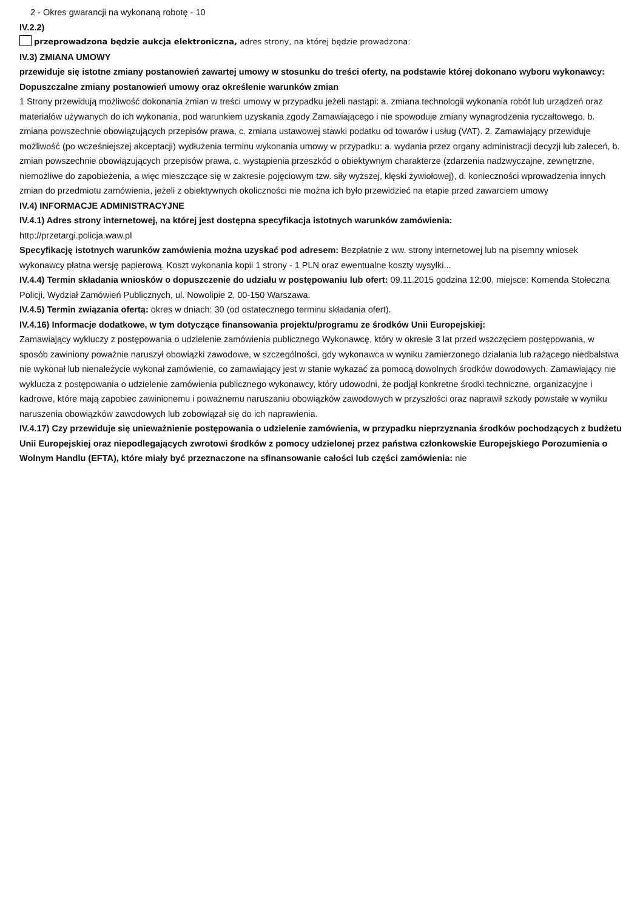2 - Okres gwarancji na wykonaną robotę - 10
IV.2.2)
przeprowadzona będzie aukcja elektroniczna, adres strony, na której będzie prowadzona:
IV.3) ZMIANA UMOWY
przewiduje się istotne zmiany postanowień zawartej umowy w stosunku do treści oferty, na podstawie której dokonano wyboru wykonawcy:
Dopuszczalne zmiany postanowień umowy oraz określenie warunków zmian
1 Strony przewidują możliwość dokonania zmian w treści umowy w przypadku jeżeli nastąpi: a. zmiana technologii wykonania robót lub urządzeń oraz materiałów używanych do ich wykonania, pod warunkiem uzyskania zgody Zamawiającego i nie spowoduje zmiany wynagrodzenia ryczałtowego, b. zmiana powszechnie obowiązujących przepisów prawa, c. zmiana ustawowej stawki podatku od towarów i usług (VAT). 2. Zamawiający przewiduje możliwość (po wcześniejszej akceptacji) wydłużenia terminu wykonania umowy w przypadku: a. wydania przez organy administracji decyzji lub zaleceń, b. zmian powszechnie obowiązujących przepisów prawa, c. wystąpienia przeszkód o obiektywnym charakterze (zdarzenia nadzwyczajne, zewnętrzne, niemożliwe do zapobieżenia, a więc mieszczące się w zakresie pojęciowym tzw. siły wyższej, klęski żywiołowej), d. konieczności wprowadzenia innych zmian do przedmiotu zamówienia, jeżeli z obiektywnych okoliczności nie można ich było przewidzieć na etapie przed zawarciem umowy
IV.4) INFORMACJE ADMINISTRACYJNE
IV.4.1) Adres strony internetowej, na której jest dostępna specyfikacja istotnych warunków zamówienia:
http://przetargi.policja.waw.pl
Specyfikację istotnych warunków zamówienia można uzyskać pod adresem: Bezpłatnie z ww. strony internetowej lub na pisemny wniosek wykonawcy płatna wersję papierową. Koszt wykonania kopii 1 strony - 1 PLN oraz ewentualne koszty wysyłki...
IV.4.4) Termin składania wniosków o dopuszczenie do udziału w postępowaniu lub ofert: 09.11.2015 godzina 12:00, miejsce: Komenda Stołeczna Policji, Wydział Zamówień Publicznych, ul. Nowolipie 2, 00-150 Warszawa.
IV.4.5) Termin związania ofertą: okres w dniach: 30 (od ostatecznego terminu składania ofert).
IV.4.16) Informacje dodatkowe, w tym dotyczące finansowania projektu/programu ze środków Unii Europejskiej:
Zamawiający wykluczy z postępowania o udzielenie zamówienia publicznego Wykonawcę, który w okresie 3 lat przed wszczęciem postępowania, w sposób zawiniony poważnie naruszył obowiązki zawodowe, w szczególności, gdy wykonawca w wyniku zamierzonego działania lub rażącego niedbalstwa nie wykonał lub nienależycie wykonał zamówienie, co zamawiający jest w stanie wykazać za pomocą dowolnych środków dowodowych. Zamawiający nie wyklucza z postępowania o udzielenie zamówienia publicznego wykonawcy, który udowodni, że podjął konkretne środki techniczne, organizacyjne i kadrowe, które mają zapobiec zawinionemu i poważnemu naruszaniu obowiązków zawodowych w przyszłości oraz naprawił szkody powstałe w wyniku naruszenia obowiązków zawodowych lub zobowiązał się do ich naprawienia.
IV.4.17) Czy przewiduje się unieważnienie postępowania o udzielenie zamówienia, w przypadku nieprzyznania środków pochodzących z budżetu Unii Europejskiej oraz niepodlegających zwrotowi środków z pomocy udzielonej przez państwa członkowskie Europejskiego Porozumienia o Wolnym Handlu (EFTA), które miały być przeznaczone na sfinansowanie całości lub części zamówienia: nie